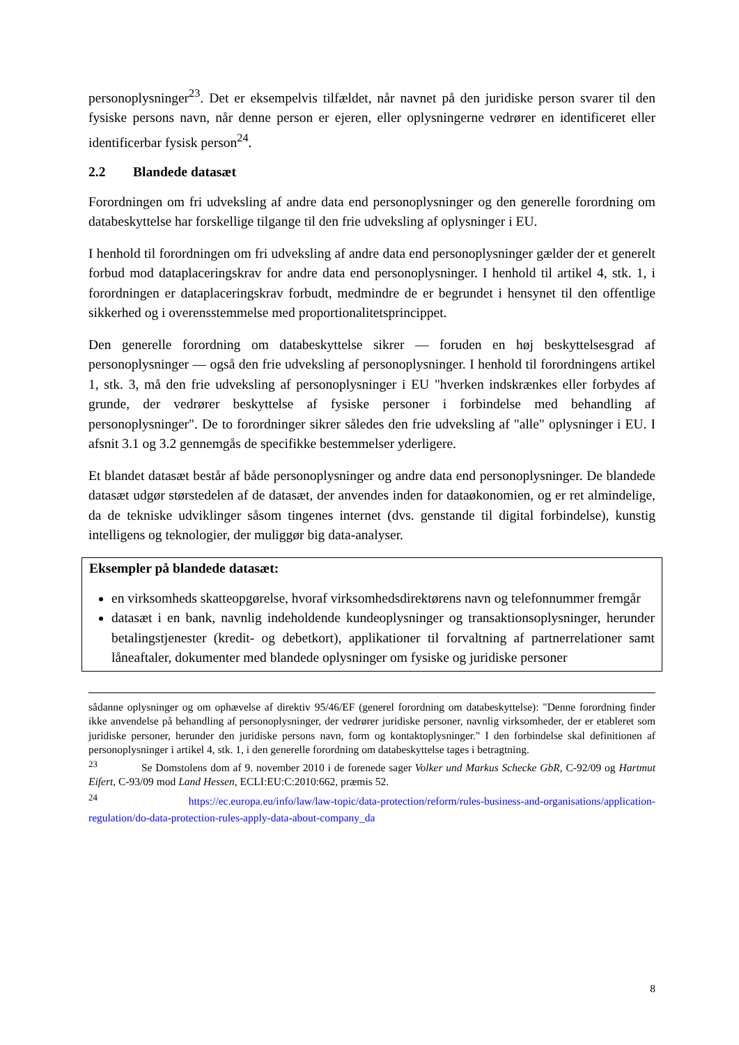personoplysninger<sup>23</sup>. Det er eksempelvis tilfældet, når navnet på den juridiske person svarer til den fysiske persons navn, når denne person er ejeren, eller oplysningerne vedrører en identificeret eller identificerbar fysisk person<sup>24</sup>.
2.2 Blandede datasæt
Forordningen om fri udveksling af andre data end personoplysninger og den generelle forordning om databeskyttelse har forskellige tilgange til den frie udveksling af oplysninger i EU.
I henhold til forordningen om fri udveksling af andre data end personoplysninger gælder der et generelt forbud mod dataplaceringskrav for andre data end personoplysninger. I henhold til artikel 4, stk. 1, i forordningen er dataplaceringskrav forbudt, medmindre de er begrundet i hensynet til den offentlige sikkerhed og i overensstemmelse med proportionalitetsprincippet.
Den generelle forordning om databeskyttelse sikrer — foruden en høj beskyttelsesgrad af personoplysninger — også den frie udveksling af personoplysninger. I henhold til forordningens artikel 1, stk. 3, må den frie udveksling af personoplysninger i EU "hverken indskrænkes eller forbydes af grunde, der vedrører beskyttelse af fysiske personer i forbindelse med behandling af personoplysninger". De to forordninger sikrer således den frie udveksling af "alle" oplysninger i EU. I afsnit 3.1 og 3.2 gennemgås de specifikke bestemmelser yderligere.
Et blandet datasæt består af både personoplysninger og andre data end personoplysninger. De blandede datasæt udgør størstedelen af de datasæt, der anvendes inden for dataøkonomien, og er ret almindelige, da de tekniske udviklinger såsom tingenes internet (dvs. genstande til digital forbindelse), kunstig intelligens og teknologier, der muliggør big data-analyser.
Eksempler på blandede datasæt:
en virksomheds skatteopgørelse, hvoraf virksomhedsdirektørens navn og telefonnummer fremgår
datasæt i en bank, navnlig indeholdende kundeoplysninger og transaktionsoplysninger, herunder betalingstjenester (kredit- og debetkort), applikationer til forvaltning af partnerrelationer samt låneaftaler, dokumenter med blandede oplysninger om fysiske og juridiske personer
sådanne oplysninger og om ophævelse af direktiv 95/46/EF (generel forordning om databeskyttelse): "Denne forordning finder ikke anvendelse på behandling af personoplysninger, der vedrører juridiske personer, navnlig virksomheder, der er etableret som juridiske personer, herunder den juridiske persons navn, form og kontaktoplysninger." I den forbindelse skal definitionen af personoplysninger i artikel 4, stk. 1, i den generelle forordning om databeskyttelse tages i betragtning.
<sup>23</sup> Se Domstolens dom af 9. november 2010 i de forenede sager Volker und Markus Schecke GbR, C-92/09 og Hartmut Eifert, C-93/09 mod Land Hessen, ECLI:EU:C:2010:662, præmis 52.
<sup>24</sup> https://ec.europa.eu/info/law/law-topic/data-protection/reform/rules-business-and-organisations/application-regulation/do-data-protection-rules-apply-data-about-company_da
8